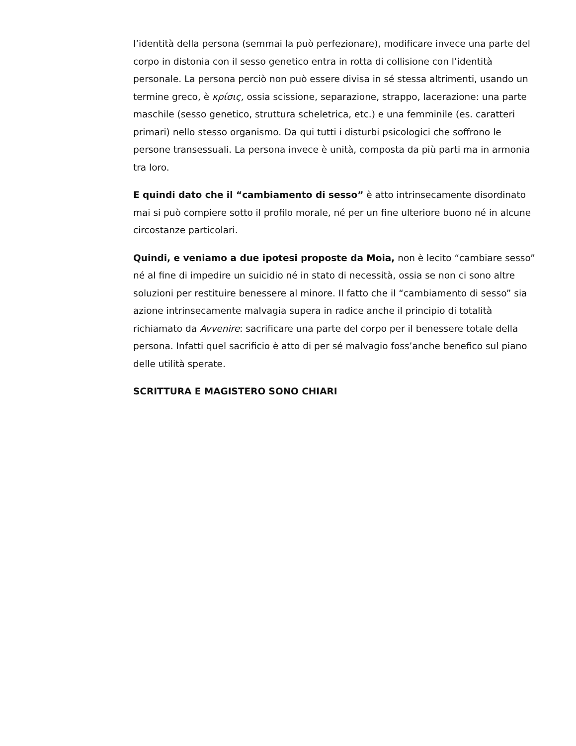l’identità della persona (semmai la può perfezionare), modificare invece una parte del corpo in distonia con il sesso genetico entra in rotta di collisione con l’identità personale. La persona perciò non può essere divisa in sé stessa altrimenti, usando un termine greco, è κρίσις, ossia scissione, separazione, strappo, lacerazione: una parte maschile (sesso genetico, struttura scheletrica, etc.) e una femminile (es. caratteri primari) nello stesso organismo. Da qui tutti i disturbi psicologici che soffrono le persone transessuali. La persona invece è unità, composta da più parti ma in armonia tra loro.
E quindi dato che il “cambiamento di sesso” è atto intrinsecamente disordinato mai si può compiere sotto il profilo morale, né per un fine ulteriore buono né in alcune circostanze particolari.
Quindi, e veniamo a due ipotesi proposte da Moia, non è lecito “cambiare sesso” né al fine di impedire un suicidio né in stato di necessità, ossia se non ci sono altre soluzioni per restituire benessere al minore. Il fatto che il “cambiamento di sesso” sia azione intrinsecamente malvagia supera in radice anche il principio di totalità richiamato da Avvenire: sacrificare una parte del corpo per il benessere totale della persona. Infatti quel sacrificio è atto di per sé malvagio foss’anche benefico sul piano delle utilità sperate.
SCRITTURA E MAGISTERO SONO CHIARI